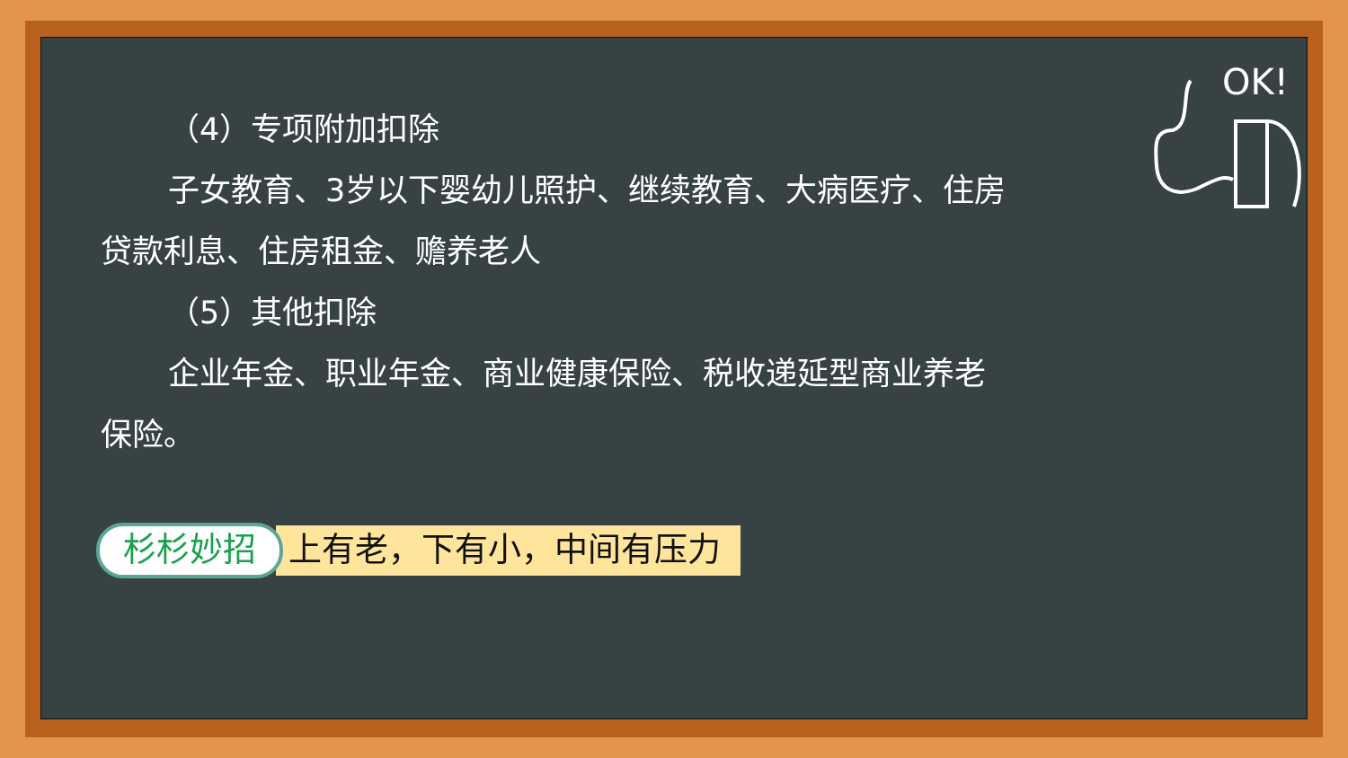（4）专项附加扣除
子女教育、3岁以下婴幼儿照护、继续教育、大病医疗、住房
贷款利息、住房租金、赡养老人
（5）其他扣除
企业年金、职业年金、商业健康保险、税收递延型商业养老
保险。
杉杉妙招 上有老，下有小，中间有压力
OK!